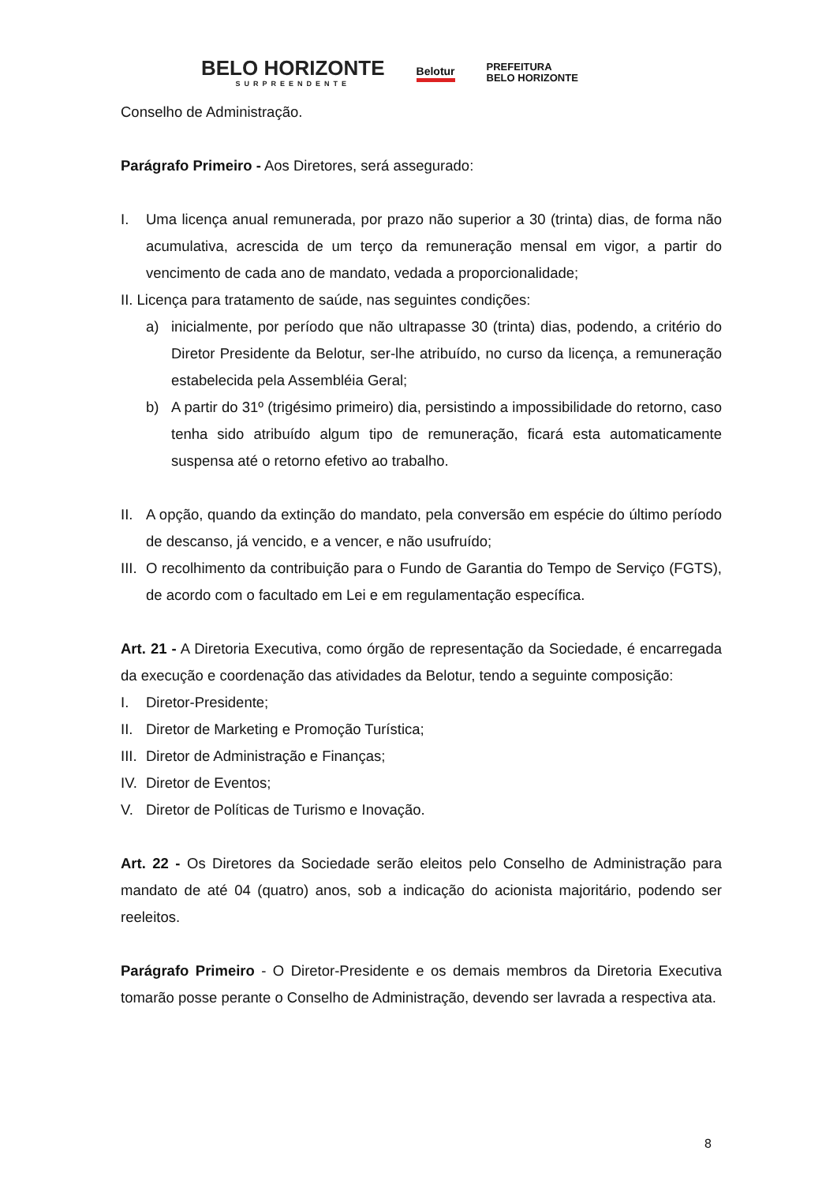BELO HORIZONTE
SURPREENDENTE
Belotur
PREFEITURA
BELO HORIZONTE
Conselho de Administração.
Parágrafo Primeiro - Aos Diretores, será assegurado:
I. Uma licença anual remunerada, por prazo não superior a 30 (trinta) dias, de forma não acumulativa, acrescida de um terço da remuneração mensal em vigor, a partir do vencimento de cada ano de mandato, vedada a proporcionalidade;
II. Licença para tratamento de saúde, nas seguintes condições:
a) inicialmente, por período que não ultrapasse 30 (trinta) dias, podendo, a critério do Diretor Presidente da Belotur, ser-lhe atribuído, no curso da licença, a remuneração estabelecida pela Assembléia Geral;
b) A partir do 31º (trigésimo primeiro) dia, persistindo a impossibilidade do retorno, caso tenha sido atribuído algum tipo de remuneração, ficará esta automaticamente suspensa até o retorno efetivo ao trabalho.
II. A opção, quando da extinção do mandato, pela conversão em espécie do último período de descanso, já vencido, e a vencer, e não usufruído;
III. O recolhimento da contribuição para o Fundo de Garantia do Tempo de Serviço (FGTS), de acordo com o facultado em Lei e em regulamentação específica.
Art. 21 - A Diretoria Executiva, como órgão de representação da Sociedade, é encarregada da execução e coordenação das atividades da Belotur, tendo a seguinte composição:
I. Diretor-Presidente;
II. Diretor de Marketing e Promoção Turística;
III. Diretor de Administração e Finanças;
IV. Diretor de Eventos;
V. Diretor de Políticas de Turismo e Inovação.
Art. 22 - Os Diretores da Sociedade serão eleitos pelo Conselho de Administração para mandato de até 04 (quatro) anos, sob a indicação do acionista majoritário, podendo ser reeleitos.
Parágrafo Primeiro - O Diretor-Presidente e os demais membros da Diretoria Executiva tomarão posse perante o Conselho de Administração, devendo ser lavrada a respectiva ata.
8